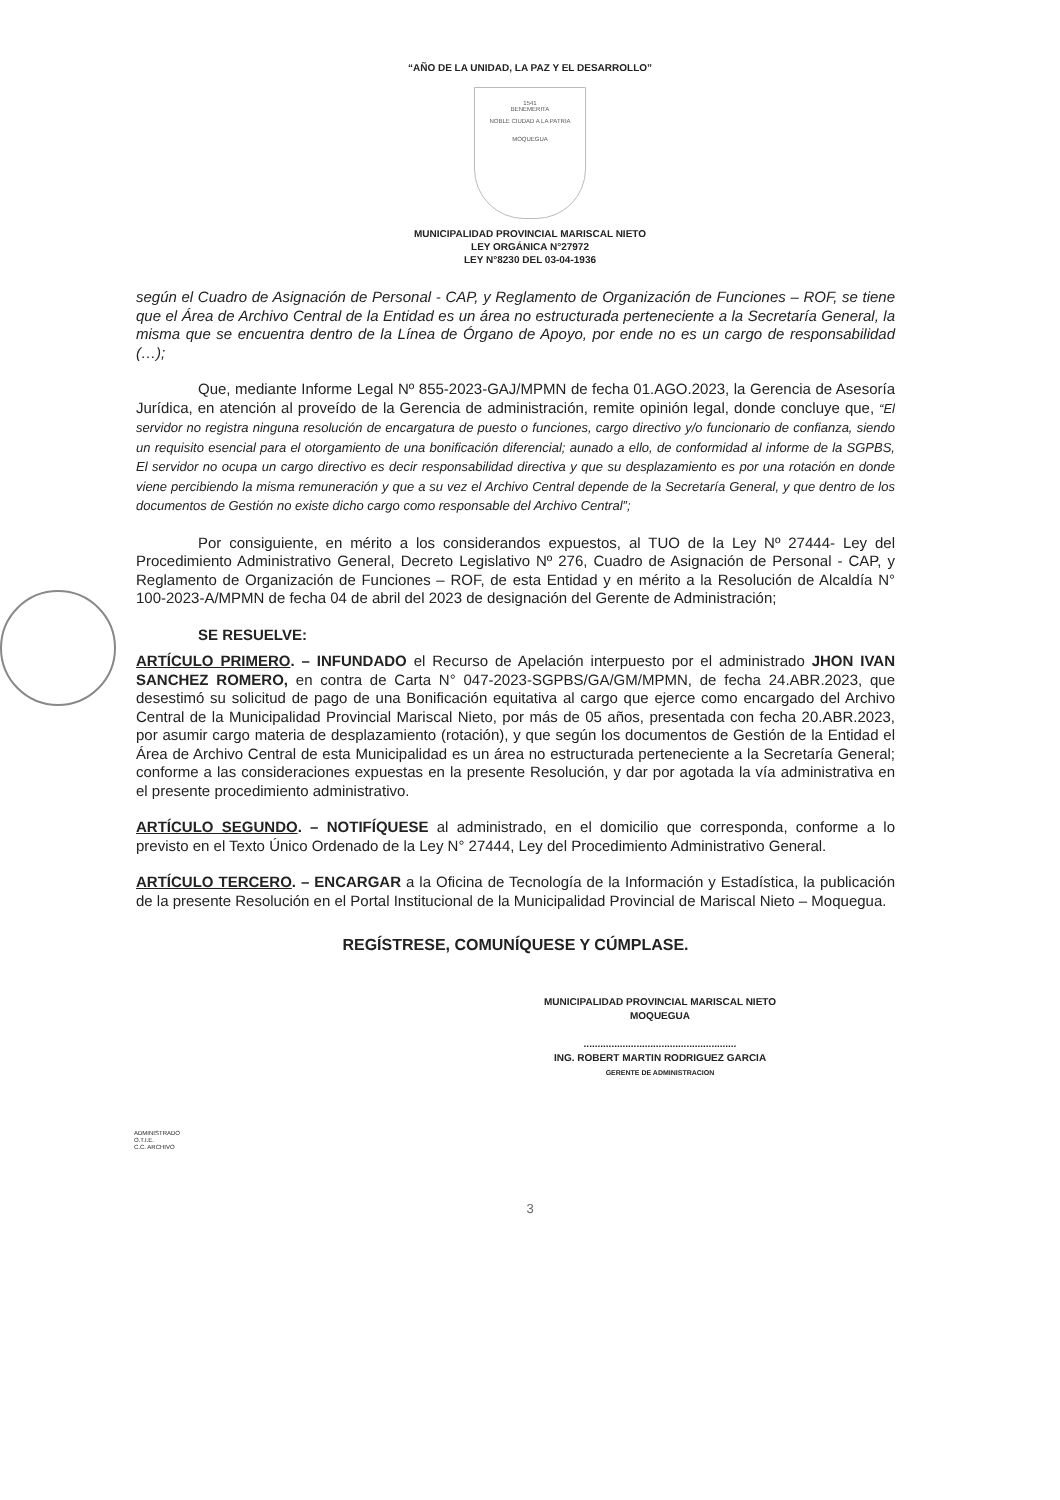“AÑO DE LA UNIDAD, LA PAZ Y EL DESARROLLO”
1541
BENEMERITA
NOBLE CIUDAD A LA PATRIA
MOQUEGUA
MUNICIPALIDAD PROVINCIAL MARISCAL NIETO
LEY ORGÁNICA N°27972
LEY N°8230 DEL 03-04-1936
según el Cuadro de Asignación de Personal - CAP, y Reglamento de Organización de Funciones – ROF, se tiene que el Área de Archivo Central de la Entidad es un área no estructurada perteneciente a la Secretaría General, la misma que se encuentra dentro de la Línea de Órgano de Apoyo, por ende no es un cargo de responsabilidad (…);
Que, mediante Informe Legal Nº 855-2023-GAJ/MPMN de fecha 01.AGO.2023, la Gerencia de Asesoría Jurídica, en atención al proveído de la Gerencia de administración, remite opinión legal, donde concluye que, “El servidor no registra ninguna resolución de encargatura de puesto o funciones, cargo directivo y/o funcionario de confianza, siendo un requisito esencial para el otorgamiento de una bonificación diferencial; aunado a ello, de conformidad al informe de la SGPBS, El servidor no ocupa un cargo directivo es decir responsabilidad directiva y que su desplazamiento es por una rotación en donde viene percibiendo la misma remuneración y que a su vez el Archivo Central depende de la Secretaría General, y que dentro de los documentos de Gestión no existe dicho cargo como responsable del Archivo Central”;
Por consiguiente, en mérito a los considerandos expuestos, al TUO de la Ley Nº 27444- Ley del Procedimiento Administrativo General, Decreto Legislativo Nº 276, Cuadro de Asignación de Personal - CAP, y Reglamento de Organización de Funciones – ROF, de esta Entidad y en mérito a la Resolución de Alcaldía N° 100-2023-A/MPMN de fecha 04 de abril del 2023 de designación del Gerente de Administración;
SE RESUELVE:
ARTÍCULO PRIMERO. – INFUNDADO el Recurso de Apelación interpuesto por el administrado JHON IVAN SANCHEZ ROMERO, en contra de Carta N° 047-2023-SGPBS/GA/GM/MPMN, de fecha 24.ABR.2023, que desestimó su solicitud de pago de una Bonificación equitativa al cargo que ejerce como encargado del Archivo Central de la Municipalidad Provincial Mariscal Nieto, por más de 05 años, presentada con fecha 20.ABR.2023, por asumir cargo materia de desplazamiento (rotación), y que según los documentos de Gestión de la Entidad el Área de Archivo Central de esta Municipalidad es un área no estructurada perteneciente a la Secretaría General; conforme a las consideraciones expuestas en la presente Resolución, y dar por agotada la vía administrativa en el presente procedimiento administrativo.
ARTÍCULO SEGUNDO. – NOTIFÍQUESE al administrado, en el domicilio que corresponda, conforme a lo previsto en el Texto Único Ordenado de la Ley N° 27444, Ley del Procedimiento Administrativo General.
ARTÍCULO TERCERO. – ENCARGAR a la Oficina de Tecnología de la Información y Estadística, la publicación de la presente Resolución en el Portal Institucional de la Municipalidad Provincial de Mariscal Nieto – Moquegua.
REGÍSTRESE, COMUNÍQUESE Y CÚMPLASE.
MUNICIPALIDAD PROVINCIAL MARISCAL NIETO
MOQUEGUA
.......................................................
ING. ROBERT MARTIN RODRIGUEZ GARCIA
GERENTE DE ADMINISTRACION
ADMINISTRADO
O.T.I.E.
C.C. ARCHIVO
3